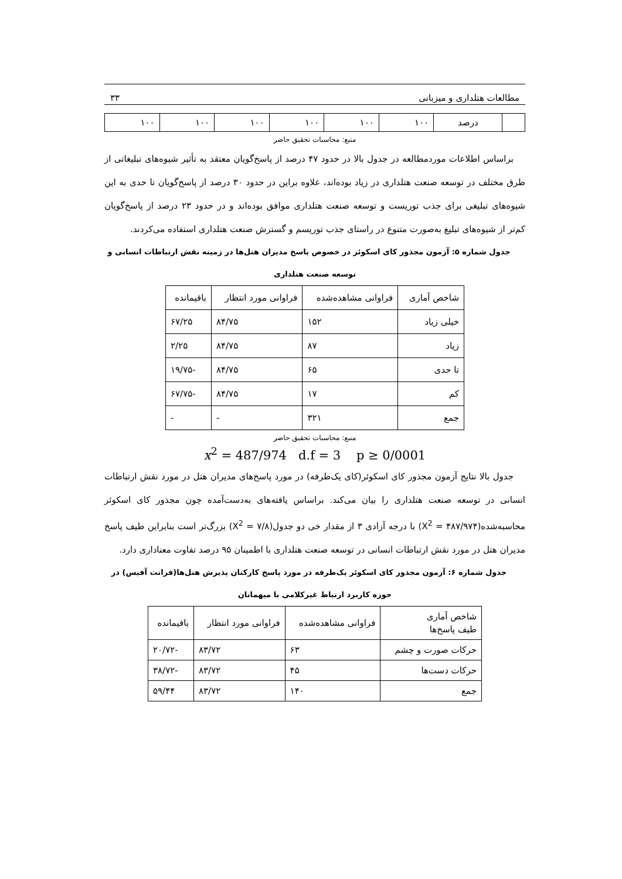مطالعات هتلداری و میزبانی ۳۳
| | درصد | ۱۰۰ | ۱۰۰ | ۱۰۰ | ۱۰۰ | ۱۰۰ | ۱۰۰ |
منبع: محاسبات تحقیق حاضر
براساس اطلاعات موردمطالعه در جدول بالا در حدود ۴۷ درصد از پاسخ‌گویان معتقد به تأثیر شیوه‌های تبلیغاتی از طرق مختلف در توسعه صنعت هتلداری در زیاد بوده‌اند، علاوه براین در حدود ۳۰ درصد از پاسخ‌گویان تا حدی به این شیوه‌های تبلیغی برای جذب توریست و توسعه صنعت هتلداری موافق بوده‌اند و در حدود ۲۳ درصد از پاسخ‌گویان کم‌تر از شیوه‌های تبلیغ به‌صورت متنوع در راستای جذب توریسم و گسترش صنعت هتلداری استفاده می‌کردند.
جدول شماره ۵: آزمون مجذور کای اسکوئر در خصوص پاسخ مدیران هتل‌ها در زمینه نقش ارتباطات انسانی و توسعه صنعت هتلداری
| شاخص آماری | فراوانی مشاهده‌شده | فراوانی مورد انتظار | باقیمانده |
| خیلی زیاد | ۱۵۲ | ۸۴/۷۵ | ۶۷/۲۵ |
| زیاد | ۸۷ | ۸۴/۷۵ | ۲/۲۵ |
| تا حدی | ۶۵ | ۸۴/۷۵ | -۱۹/۷۵ |
| کم | ۱۷ | ۸۴/۷۵ | -۶۷/۷۵ |
| جمع | ۳۲۱ | - | - |
منبع: محاسبات تحقیق حاضر
x<sup>2</sup> = 487/974 d.f = 3 p ≥ 0/0001
جدول بالا نتایج آزمون مجذور کای اسکوئر(کای یک‌طرفه) در مورد پاسخ‌های مدیران هتل در مورد نقش ارتباطات انسانی در توسعه صنعت هتلداری را بیان می‌کند. براساس یافته‌های به‌دست‌آمده چون مجذور کای اسکوئر محاسبه‌شده(X<sup>2</sup> = ۴۸۷/۹۷۴) با درجه آزادی ۳ از مقدار خی دو جدول(X<sup>2</sup> = ۷/۸) بزرگ‌تر است بنابراین طیف پاسخ مدیران هتل در مورد نقش ارتباطات انسانی در توسعه صنعت هتلداری با اطمینان ۹۵ درصد تفاوت معناداری دارد.
جدول شماره ۶: آزمون مجذور کای اسکوئر یک‌طرفه در مورد پاسخ کارکنان پذیرش هتل‌ها(فرانت آفیس) در حوزه کاربرد ارتباط غیرکلامی با میهمانان
| شاخص آماری طیف پاسخ‌ها | فراوانی مشاهده‌شده | فراوانی مورد انتظار | باقیمانده |
| حرکات صورت و چشم | ۶۳ | ۸۳/۷۲ | -۲۰/۷۲ |
| حرکات دست‌ها | ۴۵ | ۸۳/۷۲ | -۳۸/۷۲ |
| جمع | ۱۴۰ | ۸۳/۷۲ | ۵۹/۴۴ |